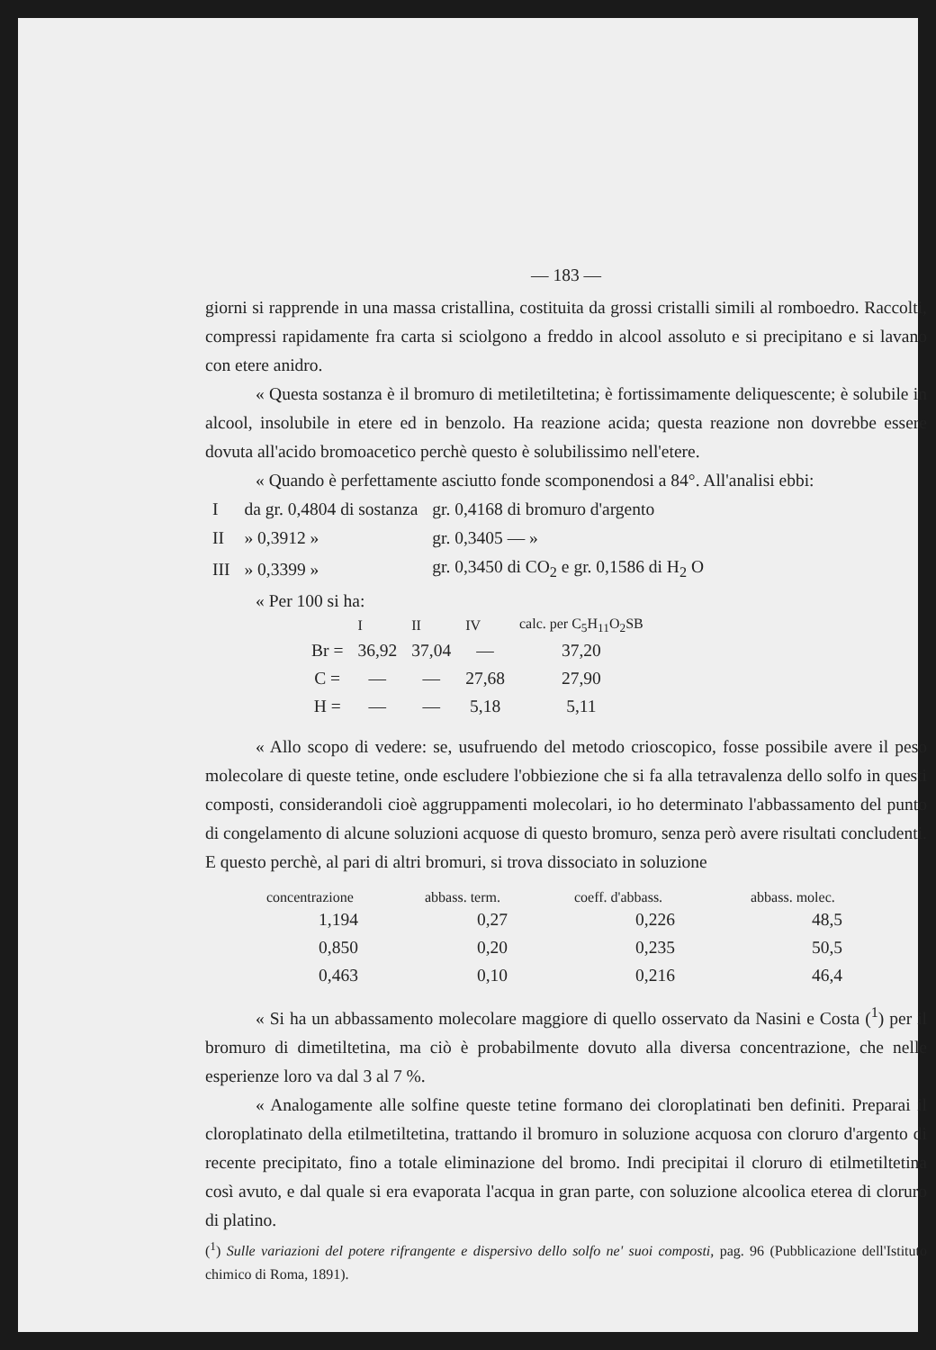— 183 —
giorni si rapprende in una massa cristallina, costituita da grossi cristalli simili al romboedro. Raccolti, compressi rapidamente fra carta si sciolgono a freddo in alcool assoluto e si precipitano e si lavano con etere anidro.
« Questa sostanza è il bromuro di metiletiltetina; è fortissimamente deliquescente; è solubile in alcool, insolubile in etere ed in benzolo. Ha reazione acida; questa reazione non dovrebbe essere dovuta all'acido bromoacetico perchè questo è solubilissimo nell'etere.
« Quando è perfettamente asciutto fonde scomponendosi a 84°. All'analisi ebbi:
| I | da gr. 0,4804 di sostanza | gr. 0,4168 di bromuro d'argento |
| II | » 0,3912 » | gr. 0,3405 — » |
| III | » 0,3399 » | gr. 0,3450 di CO<sub>2</sub> e gr. 0,1586 di H<sub>2</sub> O |
« Per 100 si ha:
| | I | II | IV | calc. per C<sub>5</sub>H<sub>11</sub>O<sub>2</sub>SB |
| --- | --- | --- | --- | --- |
| Br = | 36,92 | 37,04 | — | 37,20 |
| C = | — | — | 27,68 | 27,90 |
| H = | — | — | 5,18 | 5,11 |
« Allo scopo di vedere: se, usufruendo del metodo crioscopico, fosse possibile avere il peso molecolare di queste tetine, onde escludere l'obbiezione che si fa alla tetravalenza dello solfo in questi composti, considerandoli cioè aggruppamenti molecolari, io ho determinato l'abbassamento del punto di congelamento di alcune soluzioni acquose di questo bromuro, senza però avere risultati concludenti. E questo perchè, al pari di altri bromuri, si trova dissociato in soluzione
| concentrazione | abbass. term. | coeff. d'abbass. | abbass. molec. |
| --- | --- | --- | --- |
| 1,194 | 0,27 | 0,226 | 48,5 |
| 0,850 | 0,20 | 0,235 | 50,5 |
| 0,463 | 0,10 | 0,216 | 46,4 |
« Si ha un abbassamento molecolare maggiore di quello osservato da Nasini e Costa (<sup>1</sup>) per il bromuro di dimetiltetina, ma ciò è probabilmente dovuto alla diversa concentrazione, che nelle esperienze loro va dal 3 al 7 %.
« Analogamente alle solfine queste tetine formano dei cloroplatinati ben definiti. Preparai il cloroplatinato della etilmetiltetina, trattando il bromuro in soluzione acquosa con cloruro d'argento di recente precipitato, fino a totale eliminazione del bromo. Indi precipitai il cloruro di etilmetiltetina così avuto, e dal quale si era evaporata l'acqua in gran parte, con soluzione alcoolica eterea di cloruro di platino.
(<sup>1</sup>) Sulle variazioni del potere rifrangente e dispersivo dello solfo ne' suoi composti, pag. 96 (Pubblicazione dell'Istituto chimico di Roma, 1891).